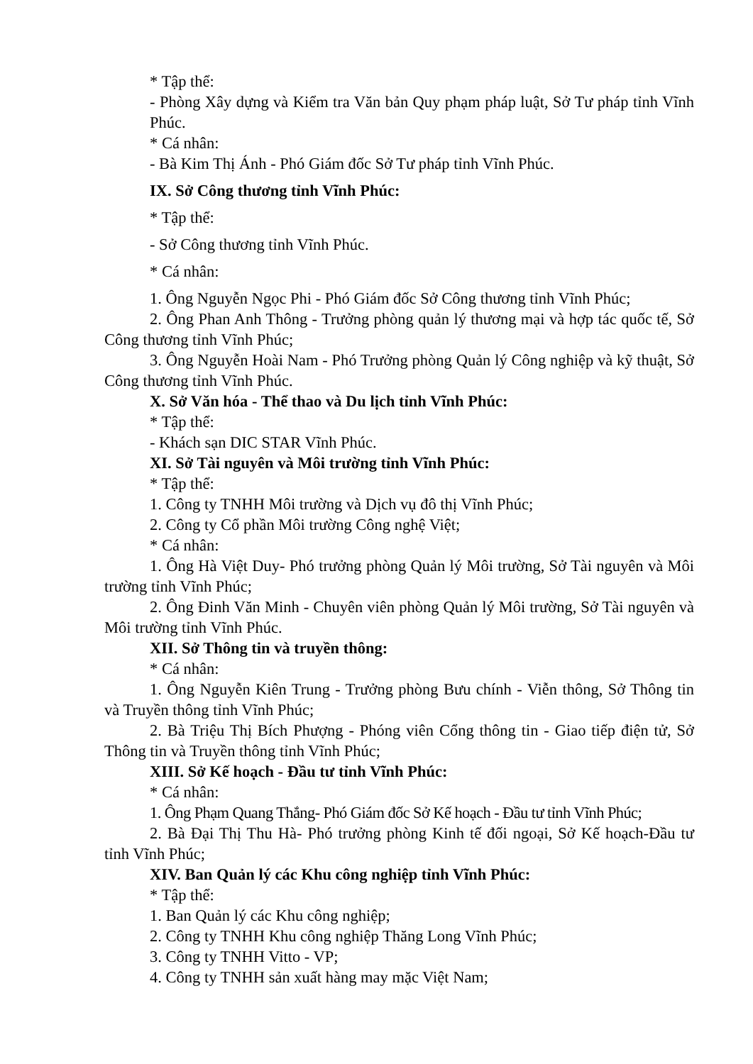* Tập thể:
- Phòng Xây dựng và Kiểm tra Văn bản Quy phạm pháp luật, Sở Tư pháp tỉnh Vĩnh Phúc.
* Cá nhân:
- Bà Kim Thị Ánh - Phó Giám đốc Sở Tư pháp tỉnh Vĩnh Phúc.
IX. Sở Công thương tỉnh Vĩnh Phúc:
* Tập thể:
- Sở Công thương tỉnh Vĩnh Phúc.
* Cá nhân:
1. Ông Nguyễn Ngọc Phi - Phó Giám đốc Sở Công thương tỉnh Vĩnh Phúc;
2. Ông Phan Anh Thông - Trưởng phòng quản lý thương mại và hợp tác quốc tế, Sở Công thương tỉnh Vĩnh Phúc;
3. Ông Nguyễn Hoài Nam - Phó Trưởng phòng Quản lý Công nghiệp và kỹ thuật, Sở Công thương tỉnh Vĩnh Phúc.
X. Sở Văn hóa - Thể thao và Du lịch tỉnh Vĩnh Phúc:
* Tập thể:
- Khách sạn DIC STAR Vĩnh Phúc.
XI. Sở Tài nguyên và Môi trường tỉnh Vĩnh Phúc:
* Tập thể:
1. Công ty TNHH Môi trường và Dịch vụ đô thị Vĩnh Phúc;
2. Công ty Cổ phần Môi trường Công nghệ Việt;
* Cá nhân:
1. Ông Hà Việt Duy- Phó trưởng phòng Quản lý Môi trường, Sở Tài nguyên và Môi trường tỉnh Vĩnh Phúc;
2. Ông Đinh Văn Minh - Chuyên viên phòng Quản lý Môi trường, Sở Tài nguyên và Môi trường tỉnh Vĩnh Phúc.
XII. Sở Thông tin và truyền thông:
* Cá nhân:
1. Ông Nguyễn Kiên Trung - Trưởng phòng Bưu chính - Viễn thông, Sở Thông tin và Truyền thông tỉnh Vĩnh Phúc;
2. Bà Triệu Thị Bích Phượng - Phóng viên Cổng thông tin - Giao tiếp điện tử, Sở Thông tin và Truyền thông tỉnh Vĩnh Phúc;
XIII. Sở Kế hoạch - Đầu tư tỉnh Vĩnh Phúc:
* Cá nhân:
1. Ông Phạm Quang Thắng- Phó Giám đốc Sở Kế hoạch - Đầu tư tỉnh Vĩnh Phúc;
2. Bà Đại Thị Thu Hà- Phó trưởng phòng Kinh tế đối ngoại, Sở Kế hoạch-Đầu tư tỉnh Vĩnh Phúc;
XIV. Ban Quản lý các Khu công nghiệp tỉnh Vĩnh Phúc:
* Tập thể:
1. Ban Quản lý các Khu công nghiệp;
2. Công ty TNHH Khu công nghiệp Thăng Long Vĩnh Phúc;
3. Công ty TNHH Vitto - VP;
4. Công ty TNHH sản xuất hàng may mặc Việt Nam;